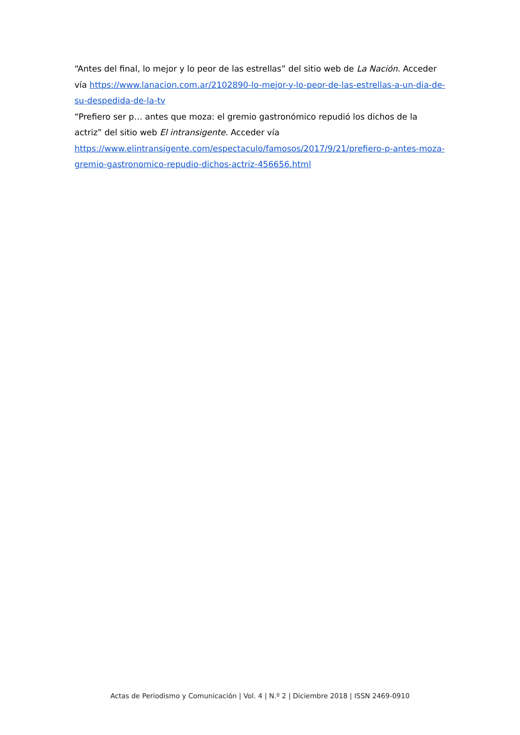“Antes del final, lo mejor y lo peor de las estrellas” del sitio web de La Nación. Acceder vía https://www.lanacion.com.ar/2102890-lo-mejor-y-lo-peor-de-las-estrellas-a-un-dia-de-su-despedida-de-la-tv
“Prefiero ser p… antes que moza: el gremio gastronómico repudió los dichos de la actriz” del sitio web El intransigente. Acceder vía https://www.elintransigente.com/espectaculo/famosos/2017/9/21/prefiero-p-antes-moza-gremio-gastronomico-repudio-dichos-actriz-456656.html
Actas de Periodismo y Comunicación | Vol. 4 | N.º 2 | Diciembre 2018 | ISSN 2469-0910